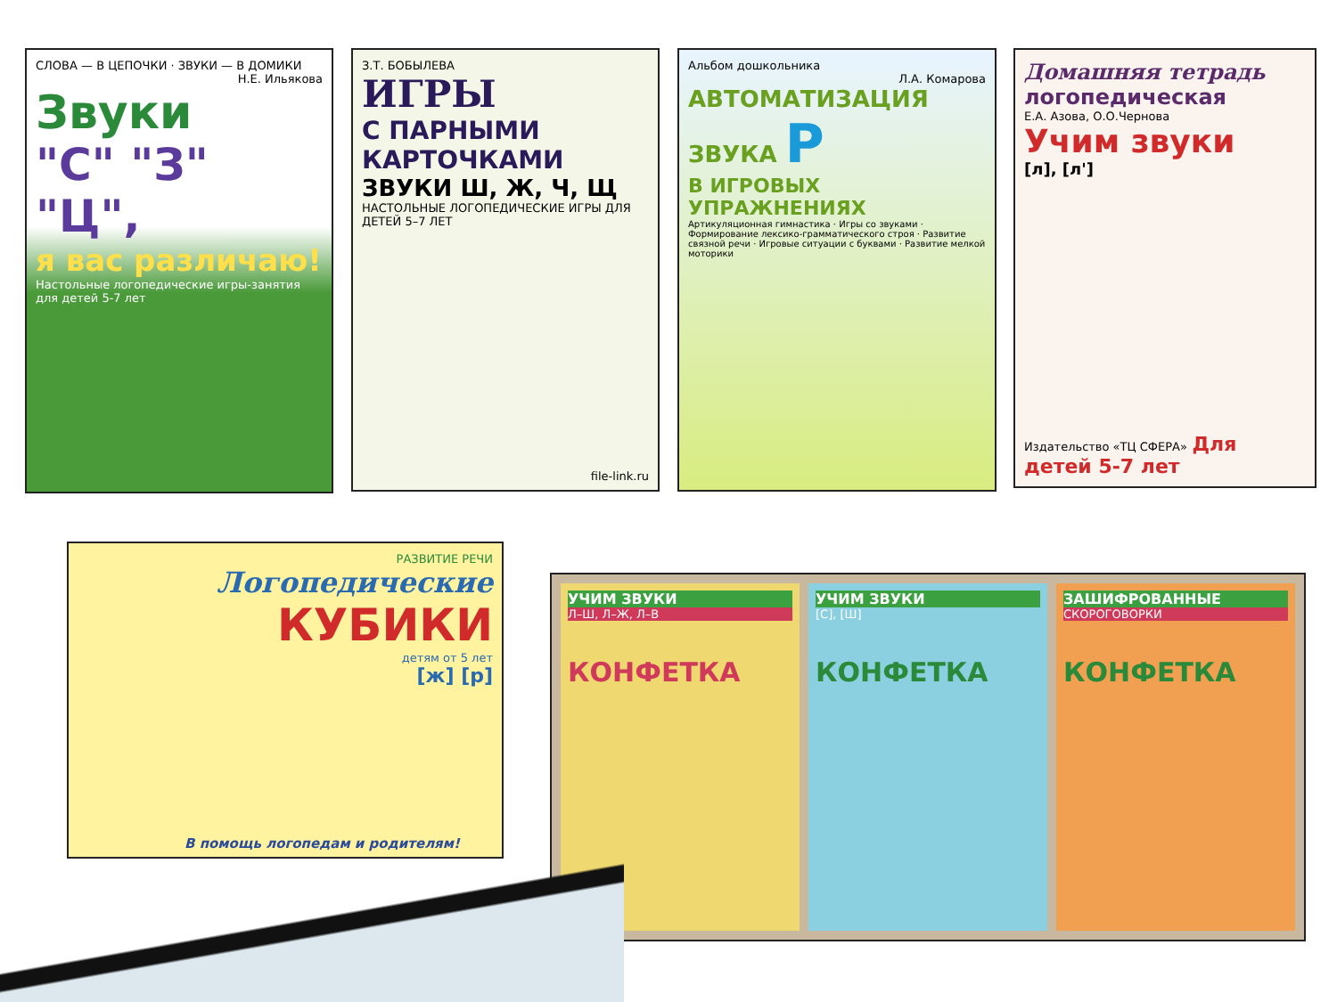СЛОВА — В ЦЕПОЧКИ · ЗВУКИ — В ДОМИКИ
Н.Е. Ильякова
Звуки
"С" "З" "Ц",
я вас различаю!
Настольные логопедические игры-занятия для детей 5-7 лет
З.Т. БОБЫЛЕВА
ИГРЫ
С ПАРНЫМИ КАРТОЧКАМИ
ЗВУКИ Ш, Ж, Ч, Щ
НАСТОЛЬНЫЕ ЛОГОПЕДИЧЕСКИЕ ИГРЫ ДЛЯ ДЕТЕЙ 5–7 ЛЕТ
file-link.ru
Альбом дошкольника
Л.А. Комарова
АВТОМАТИЗАЦИЯ ЗВУКА Р
В ИГРОВЫХ УПРАЖНЕНИЯХ
Артикуляционная гимнастика · Игры со звуками · Формирование лексико-грамматического строя · Развитие связной речи · Игровые ситуации с буквами · Развитие мелкой моторики
Домашняя тетрадь
логопедическая
Е.А. Азова, О.О.Чернова
Учим звуки
[л], [л']
Издательство «ТЦ СФЕРА» Для детей 5-7 лет
РАЗВИТИЕ РЕЧИ
Логопедические
КУБИКИ
детям от 5 лет
[ж] [р]
В помощь логопедам и родителям!
УЧИМ ЗВУКИ
Л–Ш, Л–Ж, Л–В
КОНФЕТКА
УЧИМ ЗВУКИ
[С], [Ш]
КОНФЕТКА
ЗАШИФРОВАННЫЕ
СКОРОГОВОРКИ
КОНФЕТКА